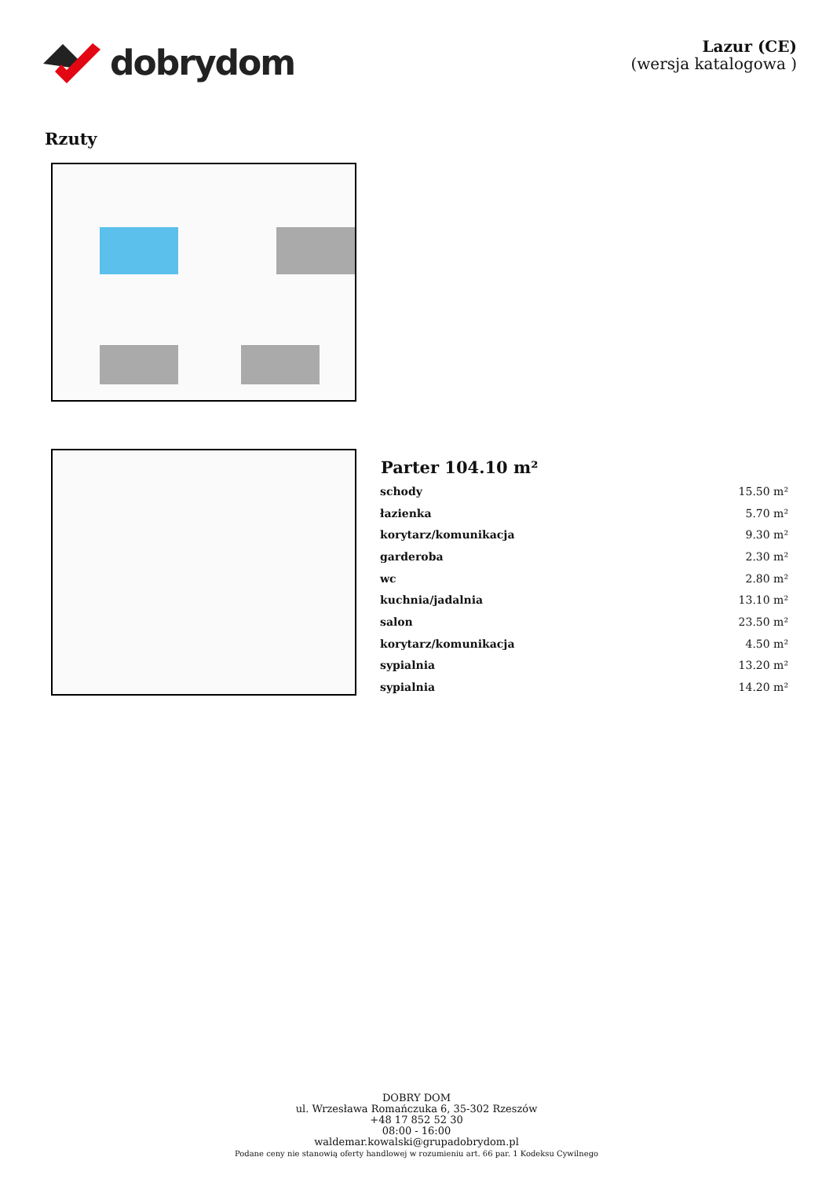dobrydom
Lazur (CE)
(wersja katalogowa )
Rzuty
| Parter 104.10 m² | |
| --- | --- |
| schody | 15.50 m² |
| łazienka | 5.70 m² |
| korytarz/komunikacja | 9.30 m² |
| garderoba | 2.30 m² |
| wc | 2.80 m² |
| kuchnia/jadalnia | 13.10 m² |
| salon | 23.50 m² |
| korytarz/komunikacja | 4.50 m² |
| sypialnia | 13.20 m² |
| sypialnia | 14.20 m² |
DOBRY DOM
ul. Wrzesława Romańczuka 6, 35-302 Rzeszów
+48 17 852 52 30
08:00 - 16:00
waldemar.kowalski@grupadobrydom.pl
Podane ceny nie stanowią oferty handlowej w rozumieniu art. 66 par. 1 Kodeksu Cywilnego